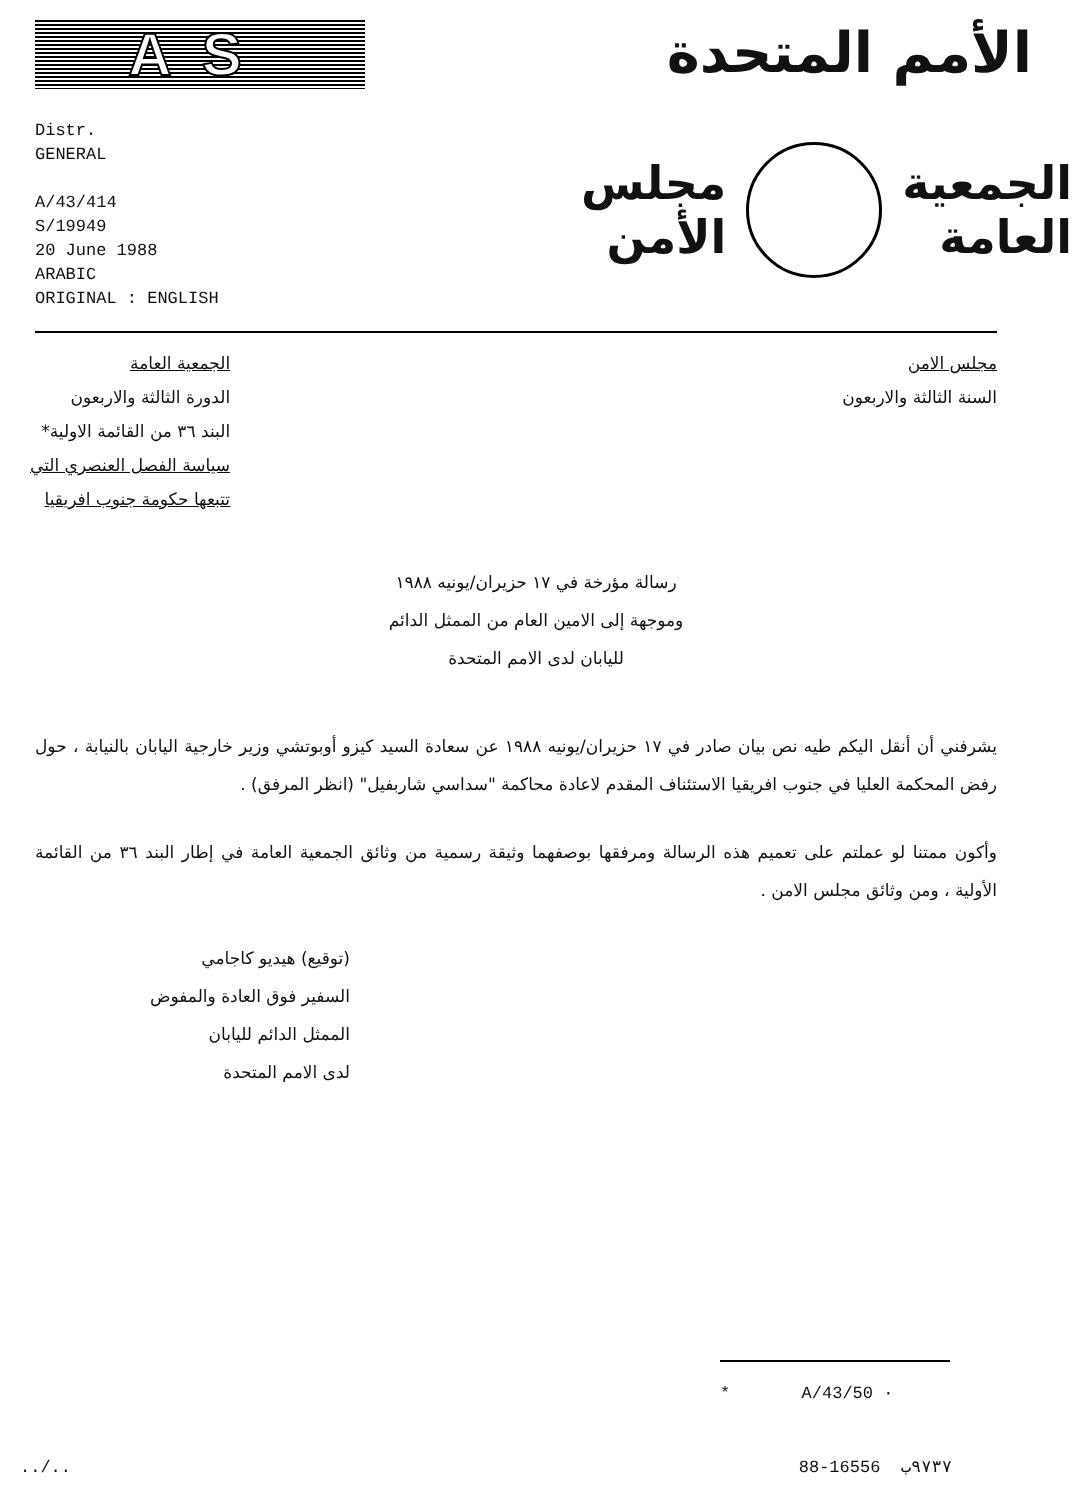AS الأمم المتحدة
Distr.
GENERAL
A/43/414
S/19949
20 June 1988
ARABIC
ORIGINAL : ENGLISH
الجمعية
العامة
مجلس
الأمن
الجمعية العامة
الدورة الثالثة والاربعون
البند ٣٦ من القائمة الاولية*
سياسة الفصل العنصري التي
تتبعها حكومة جنوب افريقيا
مجلس الامن
السنة الثالثة والاربعون
رسالة مؤرخة في ١٧ حزيران/يونيه ١٩٨٨
وموجهة إلى الامين العام من الممثل الدائم
لليابان لدى الامم المتحدة
يشرفني أن أنقل اليكم طيه نص بيان صادر في ١٧ حزيران/يونيه ١٩٨٨ عن سعادة السيد كيزو أوبوتشي وزير خارجية اليابان بالنيابة ، حول رفض المحكمة العليا في جنوب افريقيا الاستئناف المقدم لاعادة محاكمة "سداسي شاربفيل" (انظر المرفق) .
وأكون ممتنا لو عملتم على تعميم هذه الرسالة ومرفقها بوصفهما وثيقة رسمية من وثائق الجمعية العامة في إطار البند ٣٦ من القائمة الأولية ، ومن وثائق مجلس الامن .
(توقيع) هيديو كاجامي
السفير فوق العادة والمفوض
الممثل الدائم لليابان
لدى الامم المتحدة
* A/43/50 ·
../.. 88-16556 ٩٧٣٧ب